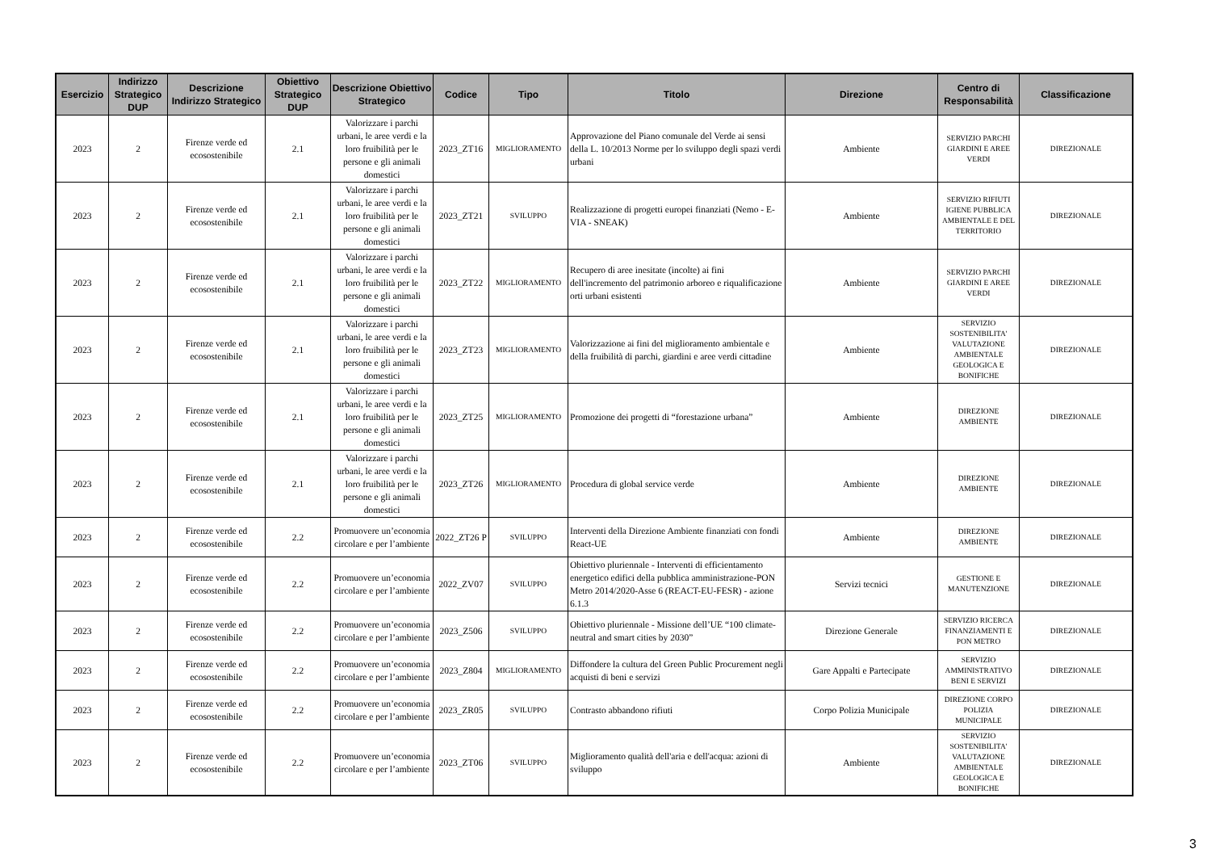| Esercizio | Indirizzo Strategico DUP | Descrizione Indirizzo Strategico | Obiettivo Strategico DUP | Descrizione Obiettivo Strategico | Codice | Tipo | Titolo | Direzione | Centro di Responsabilità | Classificazione |
| --- | --- | --- | --- | --- | --- | --- | --- | --- | --- | --- |
| 2023 | 2 | Firenze verde ed ecosostenibile | 2.1 | Valorizzare i parchi urbani, le aree verdi e la loro fruibilità per le persone e gli animali domestici | 2023_ZT16 | MIGLIORAMENTO | Approvazione del Piano comunale del Verde ai sensi della L. 10/2013 Norme per lo sviluppo degli spazi verdi urbani | Ambiente | SERVIZIO PARCHI GIARDINI E AREE VERDI | DIREZIONALE |
| 2023 | 2 | Firenze verde ed ecosostenibile | 2.1 | Valorizzare i parchi urbani, le aree verdi e la loro fruibilità per le persone e gli animali domestici | 2023_ZT21 | SVILUPPO | Realizzazione di progetti europei finanziati (Nemo - E-VIA - SNEAK) | Ambiente | SERVIZIO RIFIUTI IGIENE PUBBLICA AMBIENTALE E DEL TERRITORIO | DIREZIONALE |
| 2023 | 2 | Firenze verde ed ecosostenibile | 2.1 | Valorizzare i parchi urbani, le aree verdi e la loro fruibilità per le persone e gli animali domestici | 2023_ZT22 | MIGLIORAMENTO | Recupero di aree inesitate (incolte) ai fini dell'incremento del patrimonio arboreo e riqualificazione orti urbani esistenti | Ambiente | SERVIZIO PARCHI GIARDINI E AREE VERDI | DIREZIONALE |
| 2023 | 2 | Firenze verde ed ecosostenibile | 2.1 | Valorizzare i parchi urbani, le aree verdi e la loro fruibilità per le persone e gli animali domestici | 2023_ZT23 | MIGLIORAMENTO | Valorizzazione ai fini del miglioramento ambientale e della fruibilità di parchi, giardini e aree verdi cittadine | Ambiente | SERVIZIO SOSTENIBILITA' VALUTAZIONE AMBIENTALE GEOLOGICA E BONIFICHE | DIREZIONALE |
| 2023 | 2 | Firenze verde ed ecosostenibile | 2.1 | Valorizzare i parchi urbani, le aree verdi e la loro fruibilità per le persone e gli animali domestici | 2023_ZT25 | MIGLIORAMENTO | Promozione dei progetti di “forestazione urbana” | Ambiente | DIREZIONE AMBIENTE | DIREZIONALE |
| 2023 | 2 | Firenze verde ed ecosostenibile | 2.1 | Valorizzare i parchi urbani, le aree verdi e la loro fruibilità per le persone e gli animali domestici | 2023_ZT26 | MIGLIORAMENTO | Procedura di global service verde | Ambiente | DIREZIONE AMBIENTE | DIREZIONALE |
| 2023 | 2 | Firenze verde ed ecosostenibile | 2.2 | Promuovere un’economia circolare e per l’ambiente | 2022_ZT26 P | SVILUPPO | Interventi della Direzione Ambiente finanziati con fondi React-UE | Ambiente | DIREZIONE AMBIENTE | DIREZIONALE |
| 2023 | 2 | Firenze verde ed ecosostenibile | 2.2 | Promuovere un’economia circolare e per l’ambiente | 2022_ZV07 | SVILUPPO | Obiettivo pluriennale - Interventi di efficientamento energetico edifici della pubblica amministrazione-PON Metro 2014/2020-Asse 6 (REACT-EU-FESR) - azione 6.1.3 | Servizi tecnici | GESTIONE E MANUTENZIONE | DIREZIONALE |
| 2023 | 2 | Firenze verde ed ecosostenibile | 2.2 | Promuovere un’economia circolare e per l’ambiente | 2023_Z506 | SVILUPPO | Obiettivo pluriennale - Missione dell’UE “100 climate-neutral and smart cities by 2030” | Direzione Generale | SERVIZIO RICERCA FINANZIAMENTI E PON METRO | DIREZIONALE |
| 2023 | 2 | Firenze verde ed ecosostenibile | 2.2 | Promuovere un’economia circolare e per l’ambiente | 2023_Z804 | MIGLIORAMENTO | Diffondere la cultura del Green Public Procurement negli acquisti di beni e servizi | Gare Appalti e Partecipate | SERVIZIO AMMINISTRATIVO BENI E SERVIZI | DIREZIONALE |
| 2023 | 2 | Firenze verde ed ecosostenibile | 2.2 | Promuovere un’economia circolare e per l’ambiente | 2023_ZR05 | SVILUPPO | Contrasto abbandono rifiuti | Corpo Polizia Municipale | DIREZIONE CORPO POLIZIA MUNICIPALE | DIREZIONALE |
| 2023 | 2 | Firenze verde ed ecosostenibile | 2.2 | Promuovere un’economia circolare e per l’ambiente | 2023_ZT06 | SVILUPPO | Miglioramento qualità dell'aria e dell'acqua: azioni di sviluppo | Ambiente | SERVIZIO SOSTENIBILITA' VALUTAZIONE AMBIENTALE GEOLOGICA E BONIFICHE | DIREZIONALE |
3